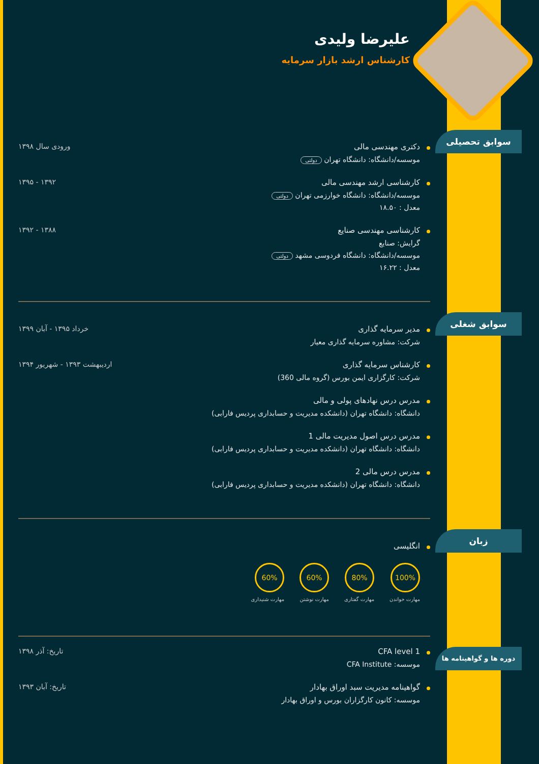علیرضا ولیدی
کارشناس ارشد بازار سرمایه
سوابق تحصیلی
دکتری مهندسی مالی
موسسه/دانشگاه: دانشگاه تهران دولتی
ورودی سال ۱۳۹۸
کارشناسی ارشد مهندسی مالی
موسسه/دانشگاه: دانشگاه خوارزمی تهران دولتی
معدل : ۱۸.۵۰
۱۳۹۲ - ۱۳۹۵
کارشناسی مهندسی صنایع
گرایش: صنایع
موسسه/دانشگاه: دانشگاه فردوسی مشهد دولتی
معدل : ۱۶.۲۲
۱۳۸۸ - ۱۳۹۲
سوابق شغلی
مدیر سرمایه گذاری
شرکت: مشاوره سرمایه گذاری معیار
خرداد ۱۳۹۵ - آبان ۱۳۹۹
کارشناس سرمایه گذاری
شرکت: کارگزاری ایمن بورس (گروه مالی 360)
اردیبهشت ۱۳۹۳ - شهریور ۱۳۹۴
مدرس درس نهادهای پولی و مالی
دانشگاه: دانشگاه تهران (دانشکده مدیریت و حسابداری پردیس فارابی)
مدرس درس اصول مدیریت مالی 1
دانشگاه: دانشگاه تهران (دانشکده مدیریت و حسابداری پردیس فارابی)
مدرس درس مالی 2
دانشگاه: دانشگاه تهران (دانشکده مدیریت و حسابداری پردیس فارابی)
زبان
انگلیسی
100%
مهارت خواندن
80%
مهارت گفتاری
60%
مهارت نوشتن
60%
مهارت شنیداری
دوره ها و گواهینامه ها
CFA level 1
موسسه: CFA Institute
تاریخ: آذر ۱۳۹۸
گواهینامه مدیریت سبد اوراق بهادار
موسسه: کانون کارگزاران بورس و اوراق بهادار
تاریخ: آبان ۱۳۹۳